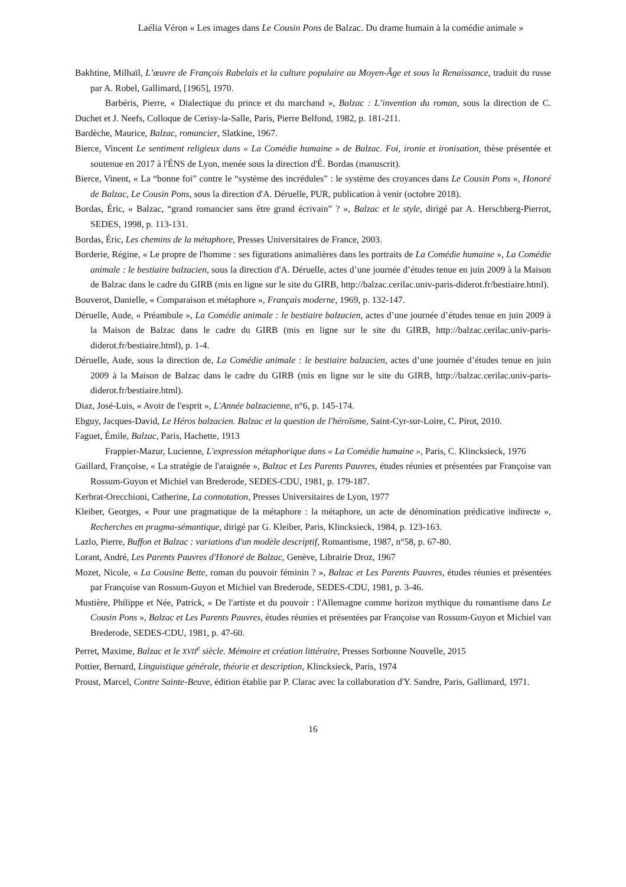Laélia Véron « Les images dans Le Cousin Pons de Balzac. Du drame humain à la comédie animale »
Bakhtine, Milhaïl, L’œuvre de François Rabelais et la culture populaire au Moyen-Âge et sous la Renaissance, traduit du russe par A. Robel, Gallimard, [1965], 1970.
Barbéris, Pierre, « Dialectique du prince et du marchand », Balzac : L’invention du roman, sous la direction de C. Duchet et J. Neefs, Colloque de Cerisy-la-Salle, Paris, Pierre Belfond, 1982, p. 181-211.
Bardèche, Maurice, Balzac, romancier, Slatkine, 1967.
Bierce, Vincent Le sentiment religieux dans « La Comédie humaine » de Balzac. Foi, ironie et ironisation, thèse présentée et soutenue en 2017 à l'ÉNS de Lyon, menée sous la direction d'É. Bordas (manuscrit).
Bierce, Vinent, « La “bonne foi” contre le “système des incrédules” : le système des croyances dans Le Cousin Pons », Honoré de Balzac, Le Cousin Pons, sous la direction d'A. Déruelle, PUR, publication à venir (octobre 2018).
Bordas, Éric, « Balzac, “grand romancier sans être grand écrivain” ? », Balzac et le style, dirigé par A. Herschberg-Pierrot, SEDES, 1998, p. 113-131.
Bordas, Éric, Les chemins de la métaphore, Presses Universitaires de France, 2003.
Borderie, Régine, « Le propre de l'homme : ses figurations animalières dans les portraits de La Comédie humaine », La Comédie animale : le bestiaire balzacien, sous la direction d'A. Déruelle, actes d’une journée d’études tenue en juin 2009 à la Maison de Balzac dans le cadre du GIRB (mis en ligne sur le site du GIRB, http://balzac.cerilac.univ-paris-diderot.fr/bestiaire.html).
Bouverot, Danielle, « Comparaison et métaphore », Français moderne, 1969, p. 132-147.
Déruelle, Aude, « Préambule », La Comédie animale : le bestiaire balzacien, actes d’une journée d’études tenue en juin 2009 à la Maison de Balzac dans le cadre du GIRB (mis en ligne sur le site du GIRB, http://balzac.cerilac.univ-paris-diderot.fr/bestiaire.html), p. 1-4.
Déruelle, Aude, sous la direction de, La Comédie animale : le bestiaire balzacien, actes d’une journée d’études tenue en juin 2009 à la Maison de Balzac dans le cadre du GIRB (mis en ligne sur le site du GIRB, http://balzac.cerilac.univ-paris-diderot.fr/bestiaire.html).
Diaz, José-Luis, « Avoir de l'esprit », L'Année balzacienne, n°6, p. 145-174.
Ebguy, Jacques-David, Le Héros balzacien. Balzac et la question de l'héroïsme, Saint-Cyr-sur-Loire, C. Pirot, 2010.
Faguet, Émile, Balzac, Paris, Hachette, 1913
Frappier-Mazur, Lucienne, L'expression métaphorique dans « La Comédie humaine », Paris, C. Klincksieck, 1976
Gaillard, Françoise, « La stratégie de l'araignée », Balzac et Les Parents Pauvres, études réunies et présentées par Françoise van Rossum-Guyon et Michiel van Brederode, SEDES-CDU, 1981, p. 179-187.
Kerbrat-Orecchioni, Catherine, La connotation, Presses Universitaires de Lyon, 1977
Kleiber, Georges, « Pour une pragmatique de la métaphore : la métaphore, un acte de dénomination prédicative indirecte », Recherches en pragma-sémantique, dirigé par G. Kleiber, Paris, Klincksieck, 1984, p. 123-163.
Lazlo, Pierre, Buffon et Balzac : variations d'un modèle descriptif, Romantisme, 1987, n°58, p. 67-80.
Lorant, André, Les Parents Pauvres d'Honoré de Balzac, Genève, Librairie Droz, 1967
Mozet, Nicole, « La Cousine Bette, roman du pouvoir féminin ? », Balzac et Les Parents Pauvres, études réunies et présentées par Françoise van Rossum-Guyon et Michiel van Brederode, SEDES-CDU, 1981, p. 3-46.
Mustière, Philippe et Née, Patrick, « De l'artiste et du pouvoir : l'Allemagne comme horizon mythique du romantisme dans Le Cousin Pons », Balzac et Les Parents Pauvres, études réunies et présentées par Françoise van Rossum-Guyon et Michiel van Brederode, SEDES-CDU, 1981, p. 47-60.
Perret, Maxime, Balzac et le XVII<sup>e</sup> siècle. Mémoire et création littéraire, Presses Sorbonne Nouvelle, 2015
Pottier, Bernard, Linguistique générale, théorie et description, Klincksieck, Paris, 1974
Proust, Marcel, Contre Sainte-Beuve, édition établie par P. Clarac avec la collaboration d'Y. Sandre, Paris, Gallimard, 1971.
16